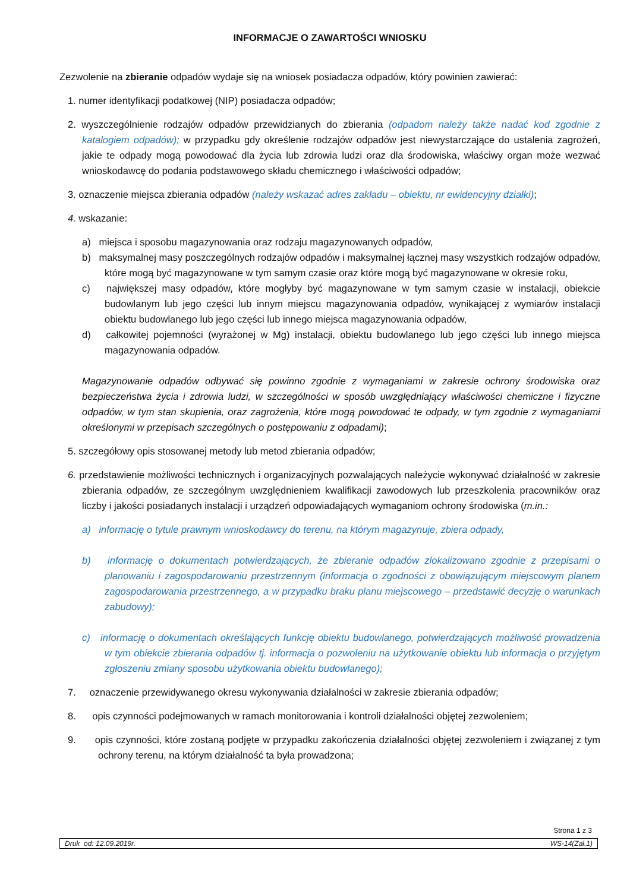INFORMACJE O ZAWARTOŚCI WNIOSKU
Zezwolenie na zbieranie odpadów wydaje się na wniosek posiadacza odpadów, który powinien zawierać:
1. numer identyfikacji podatkowej (NIP) posiadacza odpadów;
2. wyszczególnienie rodzajów odpadów przewidzianych do zbierania (odpadom należy także nadać kod zgodnie z katalogiem odpadów); w przypadku gdy określenie rodzajów odpadów jest niewystarczające do ustalenia zagrożeń, jakie te odpady mogą powodować dla życia lub zdrowia ludzi oraz dla środowiska, właściwy organ może wezwać wnioskodawcę do podania podstawowego składu chemicznego i właściwości odpadów;
3. oznaczenie miejsca zbierania odpadów (należy wskazać adres zakładu – obiektu, nr ewidencyjny działki);
4. wskazanie:
a) miejsca i sposobu magazynowania oraz rodzaju magazynowanych odpadów,
b) maksymalnej masy poszczególnych rodzajów odpadów i maksymalnej łącznej masy wszystkich rodzajów odpadów, które mogą być magazynowane w tym samym czasie oraz które mogą być magazynowane w okresie roku,
c) największej masy odpadów, które mogłyby być magazynowane w tym samym czasie w instalacji, obiekcie budowlanym lub jego części lub innym miejscu magazynowania odpadów, wynikającej z wymiarów instalacji obiektu budowlanego lub jego części lub innego miejsca magazynowania odpadów,
d) całkowitej pojemności (wyrażonej w Mg) instalacji, obiektu budowlanego lub jego części lub innego miejsca magazynowania odpadów.
Magazynowanie odpadów odbywać się powinno zgodnie z wymaganiami w zakresie ochrony środowiska oraz bezpieczeństwa życia i zdrowia ludzi, w szczególności w sposób uwzględniający właściwości chemiczne i fizyczne odpadów, w tym stan skupienia, oraz zagrożenia, które mogą powodować te odpady, w tym zgodnie z wymaganiami określonymi w przepisach szczególnych o postępowaniu z odpadami);
5. szczegółowy opis stosowanej metody lub metod zbierania odpadów;
6. przedstawienie możliwości technicznych i organizacyjnych pozwalających należycie wykonywać działalność w zakresie zbierania odpadów, ze szczególnym uwzględnieniem kwalifikacji zawodowych lub przeszkolenia pracowników oraz liczby i jakości posiadanych instalacji i urządzeń odpowiadających wymaganiom ochrony środowiska (m.in.:
a) informację o tytule prawnym wnioskodawcy do terenu, na którym magazynuje, zbiera odpady,
b) informację o dokumentach potwierdzających, że zbieranie odpadów zlokalizowano zgodnie z przepisami o planowaniu i zagospodarowaniu przestrzennym (informacja o zgodności z obowiązującym miejscowym planem zagospodarowania przestrzennego, a w przypadku braku planu miejscowego – przedstawić decyzję o warunkach zabudowy);
c) informację o dokumentach określających funkcję obiektu budowlanego, potwierdzających możliwość prowadzenia w tym obiekcie zbierania odpadów tj. informacja o pozwoleniu na użytkowanie obiektu lub informacja o przyjętym zgłoszeniu zmiany sposobu użytkowania obiektu budowlanego);
7. oznaczenie przewidywanego okresu wykonywania działalności w zakresie zbierania odpadów;
8. opis czynności podejmowanych w ramach monitorowania i kontroli działalności objętej zezwoleniem;
9. opis czynności, które zostaną podjęte w przypadku zakończenia działalności objętej zezwoleniem i związanej z tym ochrony terenu, na którym działalność ta była prowadzona;
Strona 1 z 3
Druk od: 12.09.2019r. WS-14(Zał.1)